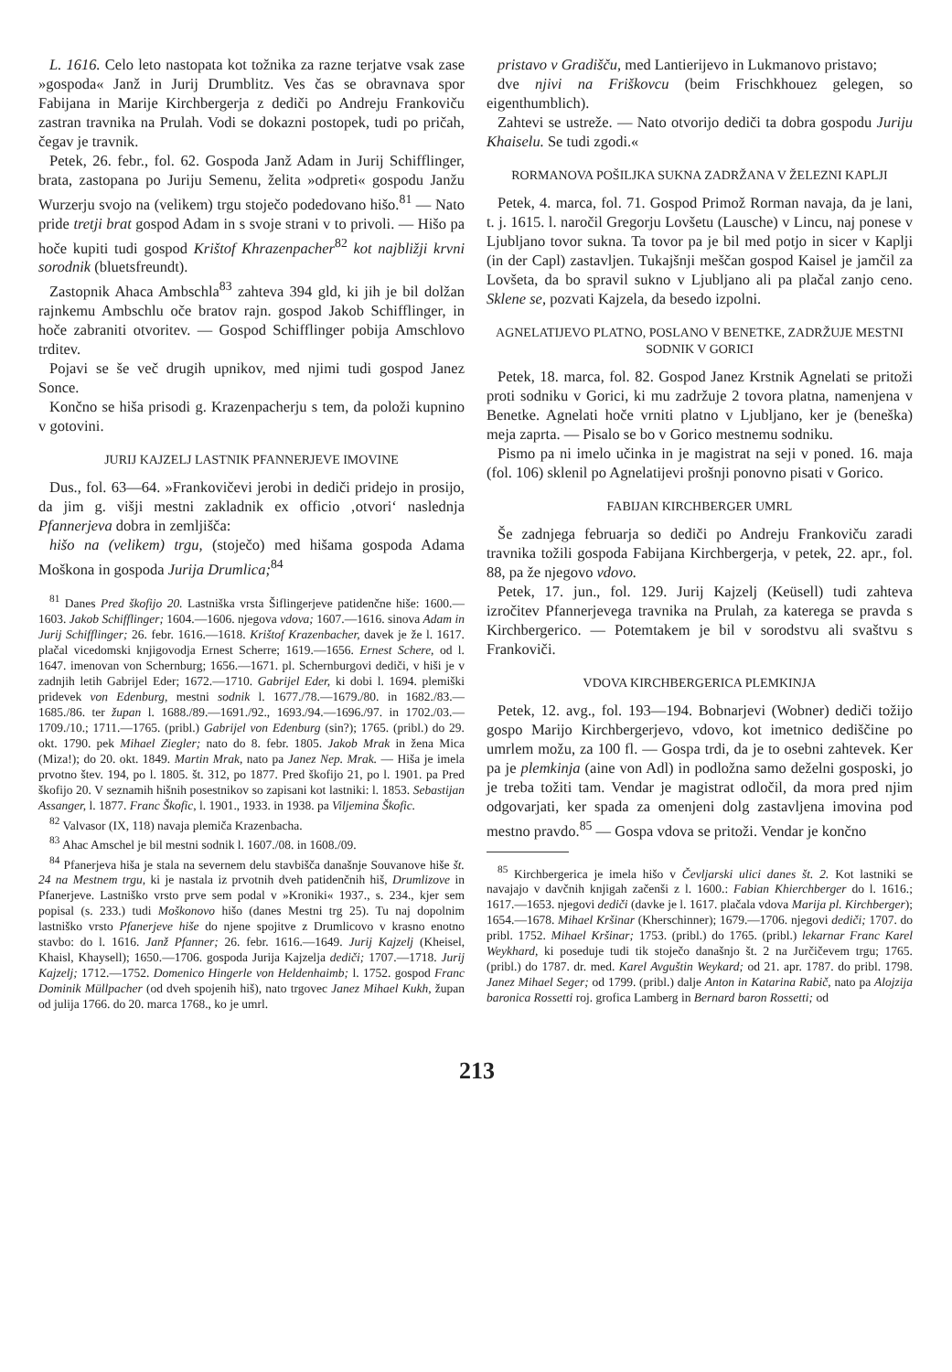L. 1616. Celo leto nastopata kot tožnika za razne terjatve vsak zase »gospoda« Janž in Jurij Drumblitz. Ves čas se obravnava spor Fabijana in Marije Kirchbergerja z dediči po Andreju Frankoviču zastran travnika na Prulah. Vodi se dokazni postopek, tudi po pričah, čegav je travnik.
Petek, 26. febr., fol. 62. Gospoda Janž Adam in Jurij Schifflinger, brata, zastopana po Juriju Semenu, želita »odpreti« gospodu Janžu Wurzerju svojo na (velikem) trgu stoječo podedovano hišo.<sup>81</sup> — Nato pride tretji brat gospod Adam in s svoje strani v to privoli. — Hišo pa hoče kupiti tudi gospod Krištof Khrazenpacher<sup>82</sup> kot najbližji krvni sorodnik (bluetsfreundt).
Zastopnik Ahaca Ambschla<sup>83</sup> zahteva 394 gld, ki jih je bil dolžan rajnkemu Ambschlu oče bratov rajn. gospod Jakob Schifflinger, in hoče zabraniti otvoritev. — Gospod Schifflinger pobija Amschlovo trditev.
Pojavi se še več drugih upnikov, med njimi tudi gospod Janez Sonce.
Končno se hiša prisodi g. Krazenpacherju s tem, da položi kupnino v gotovini.
JURIJ KAJZELJ LASTNIK PFANNERJEVE IMOVINE
Dus., fol. 63—64. »Frankovičevi jerobi in dediči pridejo in prosijo, da jim g. višji mestni zakladnik ex officio ‚otvori‘ naslednja Pfannerjeva dobra in zemljišča:
hišo na (velikem) trgu, (stoječo) med hišama gospoda Adama Moškona in gospoda Jurija Drumlica;<sup>84</sup>
<sup>81</sup> Danes Pred škofijo 20. Lastniška vrsta Šiflingerjeve patidenčne hiše: 1600.—1603. Jakob Schifflinger; 1604.—1606. njegova vdova; 1607.—1616. sinova Adam in Jurij Schifflinger; 26. febr. 1616.—1618. Krištof Krazenbacher, davek je že l. 1617. plačal vicedomski knjigovodja Ernest Scherre; 1619.—1656. Ernest Schere, od l. 1647. imenovan von Schernburg; 1656.—1671. pl. Schernburgovi dediči, v hiši je v zadnjih letih Gabrijel Eder; 1672.—1710. Gabrijel Eder, ki dobi l. 1694. plemiški pridevek von Edenburg, mestni sodnik l. 1677./78.—1679./80. in 1682./83.—1685./86. ter župan l. 1688./89.—1691./92., 1693./94.—1696./97. in 1702./03.—1709./10.; 1711.—1765. (pribl.) Gabrijel von Edenburg (sin?); 1765. (pribl.) do 29. okt. 1790. pek Mihael Ziegler; nato do 8. febr. 1805. Jakob Mrak in žena Mica (Miza!); do 20. okt. 1849. Martin Mrak, nato pa Janez Nep. Mrak. — Hiša je imela prvotno štev. 194, po l. 1805. št. 312, po 1877. Pred škofijo 21, po l. 1901. pa Pred škofijo 20. V seznamih hišnih posestnikov so zapisani kot lastniki: l. 1853. Sebastijan Assanger, l. 1877. Franc Škofic, l. 1901., 1933. in 1938. pa Viljemina Škofic.
<sup>82</sup> Valvasor (IX, 118) navaja plemiča Krazenbacha.
<sup>83</sup> Ahac Amschel je bil mestni sodnik l. 1607./08. in 1608./09.
<sup>84</sup> Pfanerjeva hiša je stala na severnem delu stavbišča današnje Souvanove hiše št. 24 na Mestnem trgu, ki je nastala iz prvotnih dveh patidenčnih hiš, Drumlizove in Pfanerjeve. Lastniško vrsto prve sem podal v »Kroniki« 1937., s. 234., kjer sem popisal (s. 233.) tudi Moškonovo hišo (danes Mestni trg 25). Tu naj dopolnim lastniško vrsto Pfanerjeve hiše do njene spojitve z Drumlicovo v krasno enotno stavbo: do l. 1616. Janž Pfanner; 26. febr. 1616.—1649. Jurij Kajzelj (Kheisel, Khaisl, Khaysell); 1650.—1706. gospoda Jurija Kajzelja dediči; 1707.—1718. Jurij Kajzelj; 1712.—1752. Domenico Hingerle von Heldenhaimb; l. 1752. gospod Franc Dominik Müllpacher (od dveh spojenih hiš), nato trgovec Janez Mihael Kukh, župan od julija 1766. do 20. marca 1768., ko je umrl.
pristavo v Gradišču, med Lantierijevo in Lukmanovo pristavo;
dve njivi na Friškovcu (beim Frischkhouez gelegen, so eigenthumblich).
Zahtevi se ustreže. — Nato otvorijo dediči ta dobra gospodu Juriju Khaiselu. Se tudi zgodi.«
RORMANOVA POŠILJKA SUKNA ZADRŽANA V ŽELEZNI KAPLJI
Petek, 4. marca, fol. 71. Gospod Primož Rorman navaja, da je lani, t. j. 1615. l. naročil Gregorju Lovšetu (Lausche) v Lincu, naj ponese v Ljubljano tovor sukna. Ta tovor pa je bil med potjo in sicer v Kaplji (in der Capl) zastavljen. Tukajšnji meščan gospod Kaisel je jamčil za Lovšeta, da bo spravil sukno v Ljubljano ali pa plačal zanjo ceno. Sklene se, pozvati Kajzela, da besedo izpolni.
AGNELATIJEVO PLATNO, POSLANO V BENETKE, ZADRŽUJE MESTNI SODNIK V GORICI
Petek, 18. marca, fol. 82. Gospod Janez Krstnik Agnelati se pritoži proti sodniku v Gorici, ki mu zadržuje 2 tovora platna, namenjena v Benetke. Agnelati hoče vrniti platno v Ljubljano, ker je (beneška) meja zaprta. — Pisalo se bo v Gorico mestnemu sodniku.
Pismo pa ni imelo učinka in je magistrat na seji v poned. 16. maja (fol. 106) sklenil po Agnelatijevi prošnji ponovno pisati v Gorico.
FABIJAN KIRCHBERGER UMRL
Še zadnjega februarja so dediči po Andreju Frankoviču zaradi travnika tožili gospoda Fabijana Kirchbergerja, v petek, 22. apr., fol. 88, pa že njegovo vdovo.
Petek, 17. jun., fol. 129. Jurij Kajzelj (Keüsell) tudi zahteva izročitev Pfannerjevega travnika na Prulah, za katerega se pravda s Kirchbergerico. — Potemtakem je bil v sorodstvu ali svaštvu s Frankoviči.
VDOVA KIRCHBERGERICA PLEMKINJA
Petek, 12. avg., fol. 193—194. Bobnarjevi (Wobner) dediči tožijo gospo Marijo Kirchbergerjevo, vdovo, kot imetnico dediščine po umrlem možu, za 100 fl. — Gospa trdi, da je to osebni zahtevek. Ker pa je plemkinja (aine von Adl) in podložna samo deželni gosposki, jo je treba tožiti tam. Vendar je magistrat odločil, da mora pred njim odgovarjati, ker spada za omenjeni dolg zastavljena imovina pod mestno pravdo.<sup>85</sup> — Gospa vdova se pritoži. Vendar je končno
<sup>85</sup> Kirchbergerica je imela hišo v Čevljarski ulici danes št. 2. Kot lastniki se navajajo v davčnih knjigah začenši z l. 1600.: Fabian Khierchberger do l. 1616.; 1617.—1653. njegovi dediči (davke je l. 1617. plačala vdova Marija pl. Kirchberger); 1654.—1678. Mihael Kršinar (Kherschinner); 1679.—1706. njegovi dediči; 1707. do pribl. 1752. Mihael Kršinar; 1753. (pribl.) do 1765. (pribl.) lekarnar Franc Karel Weykhard, ki poseduje tudi tik stoječo današnjo št. 2 na Jurčičevem trgu; 1765. (pribl.) do 1787. dr. med. Karel Avguštin Weykard; od 21. apr. 1787. do pribl. 1798. Janez Mihael Seger; od 1799. (pribl.) dalje Anton in Katarina Rabič, nato pa Alojzija baronica Rossetti roj. grofica Lamberg in Bernard baron Rossetti; od
213